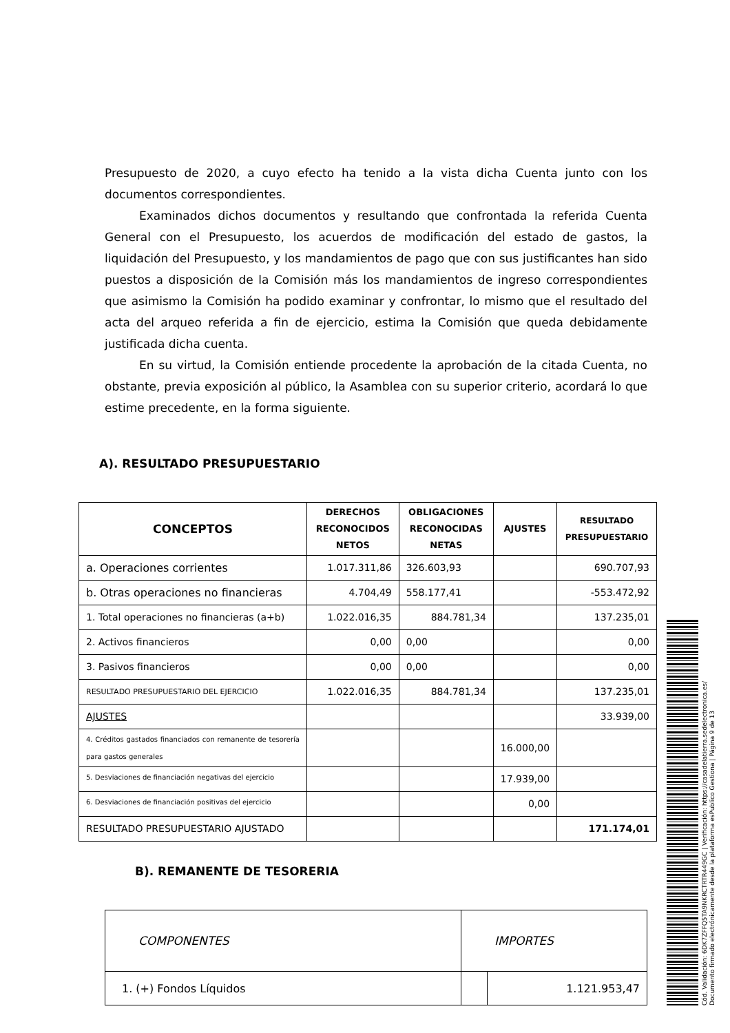Presupuesto de 2020, a cuyo efecto ha tenido a la vista dicha Cuenta junto con los documentos correspondientes.
Examinados dichos documentos y resultando que confrontada la referida Cuenta General con el Presupuesto, los acuerdos de modificación del estado de gastos, la liquidación del Presupuesto, y los mandamientos de pago que con sus justificantes han sido puestos a disposición de la Comisión más los mandamientos de ingreso correspondientes que asimismo la Comisión ha podido examinar y confrontar, lo mismo que el resultado del acta del arqueo referida a fin de ejercicio, estima la Comisión que queda debidamente justificada dicha cuenta.
En su virtud, la Comisión entiende procedente la aprobación de la citada Cuenta, no obstante, previa exposición al público, la Asamblea con su superior criterio, acordará lo que estime precedente, en la forma siguiente.
A). RESULTADO PRESUPUESTARIO
| CONCEPTOS | DERECHOS RECONOCIDOS NETOS | OBLIGACIONES RECONOCIDAS NETAS | AJUSTES | RESULTADO PRESUPUESTARIO |
| --- | --- | --- | --- | --- |
| a. Operaciones corrientes | 1.017.311,86 | 326.603,93 | | 690.707,93 |
| b. Otras operaciones no financieras | 4.704,49 | 558.177,41 | | -553.472,92 |
| 1. Total operaciones no financieras (a+b) | 1.022.016,35 | 884.781,34 | | 137.235,01 |
| 2. Activos financieros | 0,00 | 0,00 | | 0,00 |
| 3. Pasivos financieros | 0,00 | 0,00 | | 0,00 |
| RESULTADO PRESUPUESTARIO DEL EJERCICIO | 1.022.016,35 | 884.781,34 | | 137.235,01 |
| AJUSTES | | | | 33.939,00 |
| 4. Créditos gastados financiados con remanente de tesorería para gastos generales | | | 16.000,00 | |
| 5. Desviaciones de financiación negativas del ejercicio | | | 17.939,00 | |
| 6. Desviaciones de financiación positivas del ejercicio | | | 0,00 | |
| RESULTADO PRESUPUESTARIO AJUSTADO | | | | 171.174,01 |
B). REMANENTE DE TESORERIA
| COMPONENTES | IMPORTES | |
| 1. (+) Fondos Líquidos | | 1.121.953,47 |
Cód. Validación: 6DK7ZFFQ5TA9NKRCTRTR449GC | Verificación: https://casadelatierra.sedelectronica.es/
Documento firmado electrónicamente desde la plataforma esPublico Gestiona | Página 9 de 13